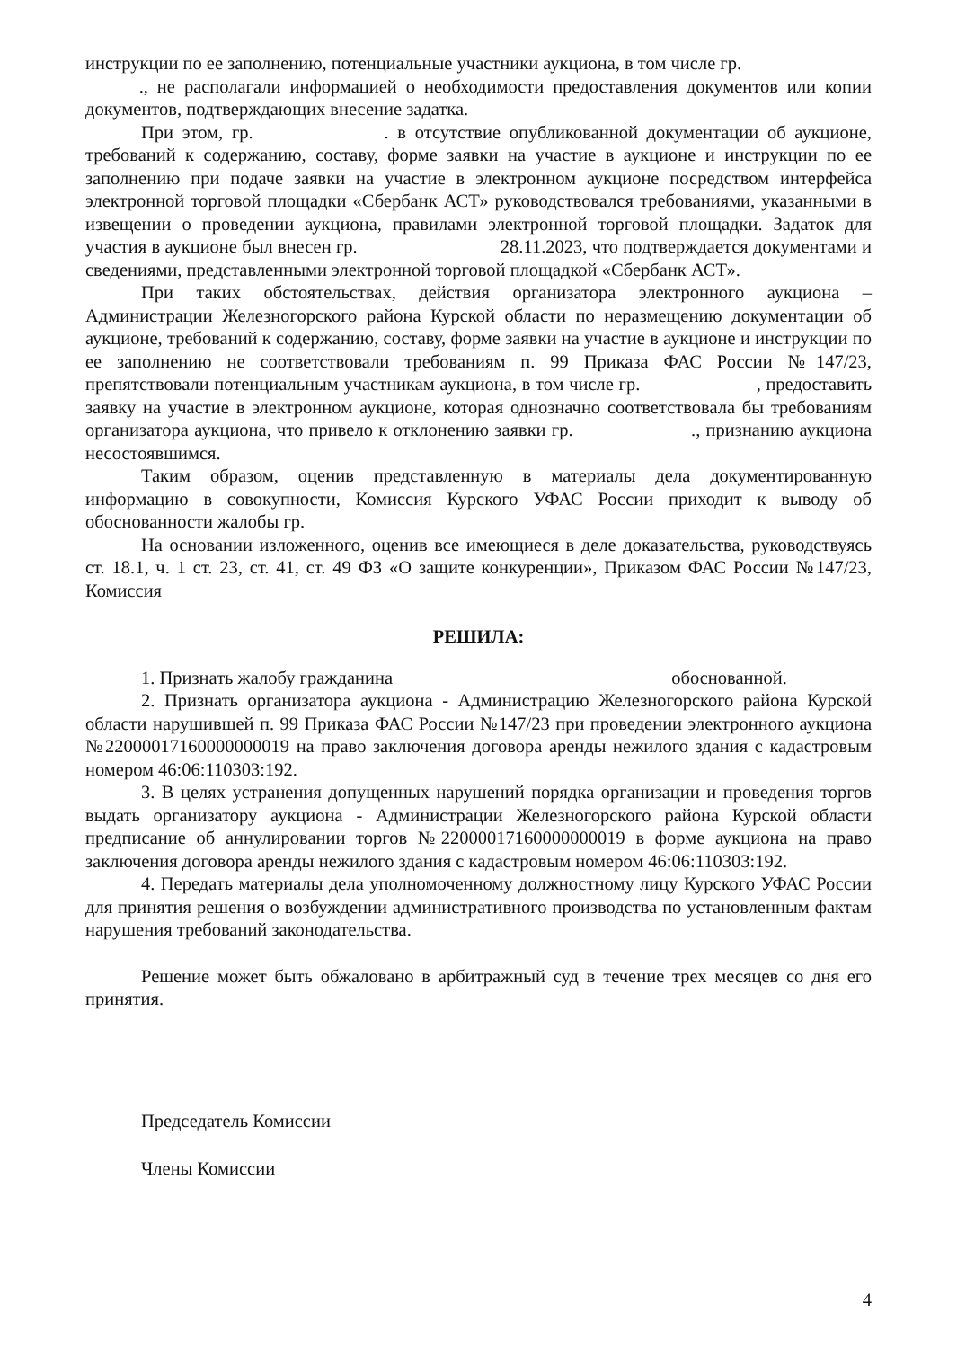инструкции по ее заполнению, потенциальные участники аукциона, в том числе гр.
., не располагали информацией о необходимости предоставления документов или копии документов, подтверждающих внесение задатка.
При этом, гр. . в отсутствие опубликованной документации об аукционе, требований к содержанию, составу, форме заявки на участие в аукционе и инструкции по ее заполнению при подаче заявки на участие в электронном аукционе посредством интерфейса электронной торговой площадки «Сбербанк АСТ» руководствовался требованиями, указанными в извещении о проведении аукциона, правилами электронной торговой площадки. Задаток для участия в аукционе был внесен гр. 28.11.2023, что подтверждается документами и сведениями, представленными электронной торговой площадкой «Сбербанк АСТ».
При таких обстоятельствах, действия организатора электронного аукциона – Администрации Железногорского района Курской области по неразмещению документации об аукционе, требований к содержанию, составу, форме заявки на участие в аукционе и инструкции по ее заполнению не соответствовали требованиям п. 99 Приказа ФАС России №147/23, препятствовали потенциальным участникам аукциона, в том числе гр. , предоставить заявку на участие в электронном аукционе, которая однозначно соответствовала бы требованиям организатора аукциона, что привело к отклонению заявки гр. ., признанию аукциона несостоявшимся.
Таким образом, оценив представленную в материалы дела документированную информацию в совокупности, Комиссия Курского УФАС России приходит к выводу об обоснованности жалобы гр.
На основании изложенного, оценив все имеющиеся в деле доказательства, руководствуясь ст. 18.1, ч. 1 ст. 23, ст. 41, ст. 49 ФЗ «О защите конкуренции», Приказом ФАС России №147/23, Комиссия
РЕШИЛА:
1. Признать жалобу гражданина обоснованной.
2. Признать организатора аукциона - Администрацию Железногорского района Курской области нарушившей п. 99 Приказа ФАС России №147/23 при проведении электронного аукциона №22000017160000000019 на право заключения договора аренды нежилого здания с кадастровым номером 46:06:110303:192.
3. В целях устранения допущенных нарушений порядка организации и проведения торгов выдать организатору аукциона - Администрации Железногорского района Курской области предписание об аннулировании торгов №22000017160000000019 в форме аукциона на право заключения договора аренды нежилого здания с кадастровым номером 46:06:110303:192.
4. Передать материалы дела уполномоченному должностному лицу Курского УФАС России для принятия решения о возбуждении административного производства по установленным фактам нарушения требований законодательства.
Решение может быть обжаловано в арбитражный суд в течение трех месяцев со дня его принятия.
Председатель Комиссии
Члены Комиссии
4